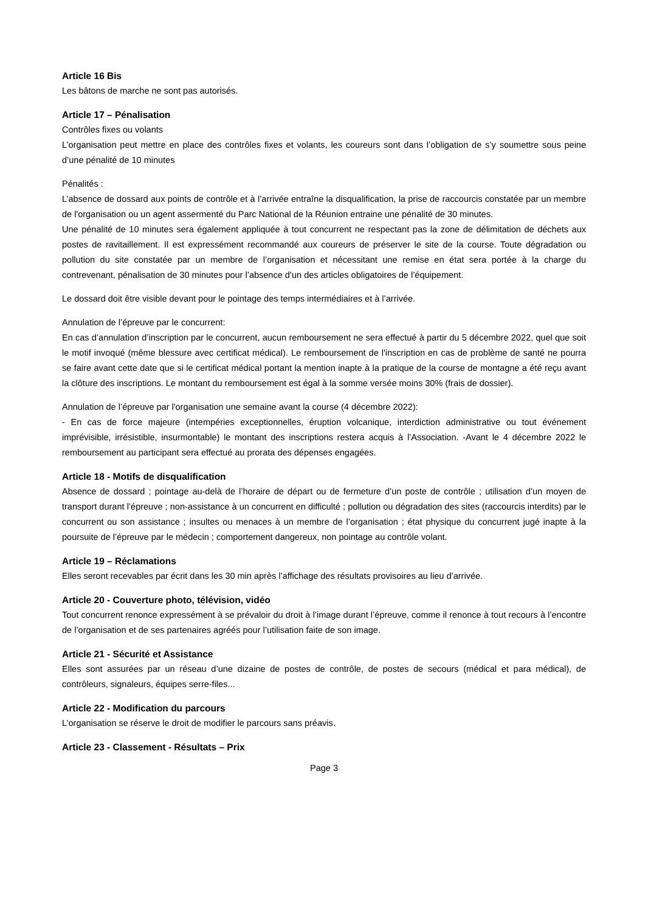Article 16 Bis
Les bâtons de marche ne sont pas autorisés.
Article 17 – Pénalisation
Contrôles fixes ou volants
L’organisation peut mettre en place des contrôles fixes et volants, les coureurs sont dans l’obligation de s’y soumettre sous peine d’une pénalité de 10 minutes
Pénalités :
L’absence de dossard aux points de contrôle et à l’arrivée entraîne la disqualification, la prise de raccourcis constatée par un membre de l'organisation ou un agent assermenté du Parc National de la Réunion entraine une pénalité de 30 minutes.
Une pénalité de 10 minutes sera également appliquée à tout concurrent ne respectant pas la zone de délimitation de déchets aux postes de ravitaillement. Il est expressément recommandé aux coureurs de préserver le site de la course. Toute dégradation ou pollution du site constatée par un membre de l’organisation et nécessitant une remise en état sera portée à la charge du contrevenant, pénalisation de 30 minutes pour l’absence d’un des articles obligatoires de l’équipement.
Le dossard doit être visible devant pour le pointage des temps intermédiaires et à l’arrivée.
Annulation de l’épreuve par le concurrent:
En cas d’annulation d’inscription par le concurrent, aucun remboursement ne sera effectué à partir du 5 décembre 2022, quel que soit le motif invoqué (même blessure avec certificat médical). Le remboursement de l'inscription en cas de problème de santé ne pourra se faire avant cette date que si le certificat médical portant la mention inapte à la pratique de la course de montagne a été reçu avant la clôture des inscriptions. Le montant du remboursement est égal à la somme versée moins 30% (frais de dossier).
Annulation de l’épreuve par l'organisation une semaine avant la course (4 décembre 2022):
- En cas de force majeure (intempéries exceptionnelles, éruption volcanique, interdiction administrative ou tout événement imprévisible, irrésistible, insurmontable) le montant des inscriptions restera acquis à l’Association. -Avant le 4 décembre 2022 le remboursement au participant sera effectué au prorata des dépenses engagées.
Article 18 - Motifs de disqualification
Absence de dossard ; pointage au-delà de l’horaire de départ ou de fermeture d’un poste de contrôle ; utilisation d’un moyen de transport durant l’épreuve ; non-assistance à un concurrent en difficulté ; pollution ou dégradation des sites (raccourcis interdits) par le concurrent ou son assistance ; insultes ou menaces à un membre de l’organisation ; état physique du concurrent jugé inapte à la poursuite de l’épreuve par le médecin ; comportement dangereux, non pointage au contrôle volant.
Article 19 – Réclamations
Elles seront recevables par écrit dans les 30 min après l’affichage des résultats provisoires au lieu d’arrivée.
Article 20 - Couverture photo, télévision, vidéo
Tout concurrent renonce expressément à se prévaloir du droit à l’image durant l’épreuve, comme il renonce à tout recours à l’encontre de l’organisation et de ses partenaires agréés pour l’utilisation faite de son image.
Article 21 - Sécurité et Assistance
Elles sont assurées par un réseau d’une dizaine de postes de contrôle, de postes de secours (médical et para médical), de contrôleurs, signaleurs, équipes serre-files...
Article 22 - Modification du parcours
L’organisation se réserve le droit de modifier le parcours sans préavis.
Article 23 - Classement - Résultats – Prix
Page 3